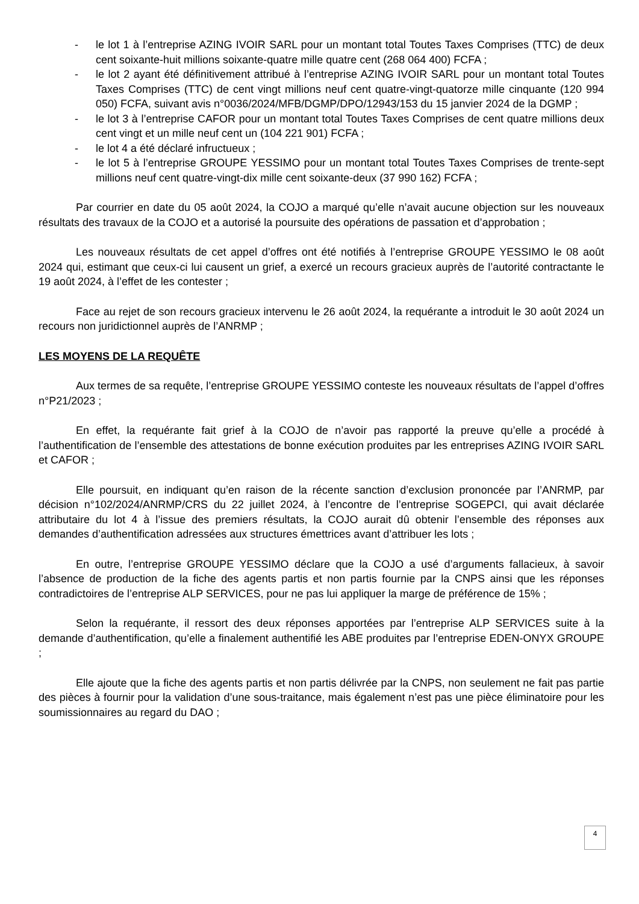- le lot 1 à l’entreprise AZING IVOIR SARL pour un montant total Toutes Taxes Comprises (TTC) de deux cent soixante-huit millions soixante-quatre mille quatre cent (268 064 400) FCFA ;
- le lot 2 ayant été définitivement attribué à l’entreprise AZING IVOIR SARL pour un montant total Toutes Taxes Comprises (TTC) de cent vingt millions neuf cent quatre-vingt-quatorze mille cinquante (120 994 050) FCFA, suivant avis n°0036/2024/MFB/DGMP/DPO/12943/153 du 15 janvier 2024 de la DGMP ;
- le lot 3 à l’entreprise CAFOR pour un montant total Toutes Taxes Comprises de cent quatre millions deux cent vingt et un mille neuf cent un (104 221 901) FCFA ;
- le lot 4 a été déclaré infructueux ;
- le lot 5 à l’entreprise GROUPE YESSIMO pour un montant total Toutes Taxes Comprises de trente-sept millions neuf cent quatre-vingt-dix mille cent soixante-deux (37 990 162) FCFA ;
Par courrier en date du 05 août 2024, la COJO a marqué qu’elle n’avait aucune objection sur les nouveaux résultats des travaux de la COJO et a autorisé la poursuite des opérations de passation et d’approbation ;
Les nouveaux résultats de cet appel d’offres ont été notifiés à l’entreprise GROUPE YESSIMO le 08 août 2024 qui, estimant que ceux-ci lui causent un grief, a exercé un recours gracieux auprès de l’autorité contractante le 19 août 2024, à l’effet de les contester ;
Face au rejet de son recours gracieux intervenu le 26 août 2024, la requérante a introduit le 30 août 2024 un recours non juridictionnel auprès de l’ANRMP ;
LES MOYENS DE LA REQUÊTE
Aux termes de sa requête, l’entreprise GROUPE YESSIMO conteste les nouveaux résultats de l’appel d’offres n°P21/2023 ;
En effet, la requérante fait grief à la COJO de n’avoir pas rapporté la preuve qu’elle a procédé à l’authentification de l’ensemble des attestations de bonne exécution produites par les entreprises AZING IVOIR SARL et CAFOR ;
Elle poursuit, en indiquant qu’en raison de la récente sanction d’exclusion prononcée par l’ANRMP, par décision n°102/2024/ANRMP/CRS du 22 juillet 2024, à l’encontre de l’entreprise SOGEPCI, qui avait déclarée attributaire du lot 4 à l’issue des premiers résultats, la COJO aurait dû obtenir l’ensemble des réponses aux demandes d’authentification adressées aux structures émettrices avant d’attribuer les lots ;
En outre, l’entreprise GROUPE YESSIMO déclare que la COJO a usé d’arguments fallacieux, à savoir l’absence de production de la fiche des agents partis et non partis fournie par la CNPS ainsi que les réponses contradictoires de l’entreprise ALP SERVICES, pour ne pas lui appliquer la marge de préférence de 15% ;
Selon la requérante, il ressort des deux réponses apportées par l’entreprise ALP SERVICES suite à la demande d’authentification, qu’elle a finalement authentifié les ABE produites par l’entreprise EDEN-ONYX GROUPE ;
Elle ajoute que la fiche des agents partis et non partis délivrée par la CNPS, non seulement ne fait pas partie des pièces à fournir pour la validation d’une sous-traitance, mais également n’est pas une pièce éliminatoire pour les soumissionnaires au regard du DAO ;
4